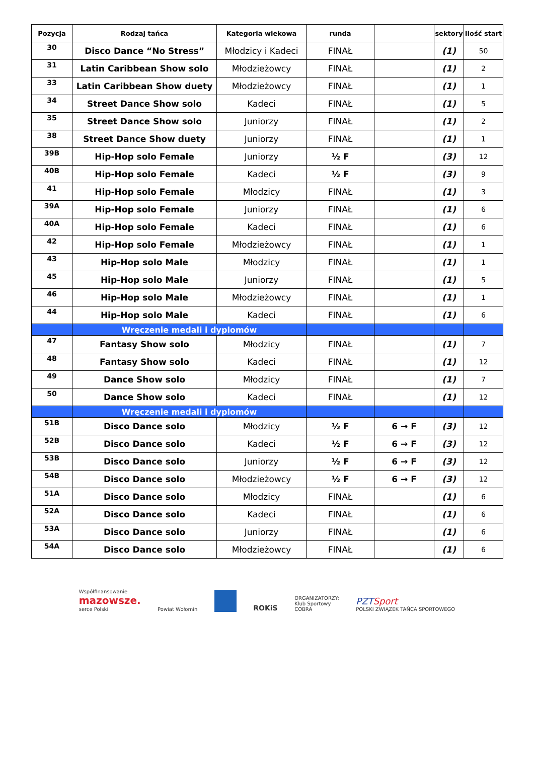| Pozycja | Rodzaj tańca | Kategoria wiekowa | runda | | sektory | Ilość start |
| --- | --- | --- | --- | --- | --- | --- |
| 30 | Disco Dance “No Stress” | Młodzicy i Kadeci | FINAŁ | | (1) | 50 |
| 31 | Latin Caribbean Show solo | Młodzieżowcy | FINAŁ | | (1) | 2 |
| 33 | Latin Caribbean Show duety | Młodzieżowcy | FINAŁ | | (1) | 1 |
| 34 | Street Dance Show solo | Kadeci | FINAŁ | | (1) | 5 |
| 35 | Street Dance Show solo | Juniorzy | FINAŁ | | (1) | 2 |
| 38 | Street Dance Show duety | Juniorzy | FINAŁ | | (1) | 1 |
| 39B | Hip-Hop solo Female | Juniorzy | ½ F | | (3) | 12 |
| 40B | Hip-Hop solo Female | Kadeci | ½ F | | (3) | 9 |
| 41 | Hip-Hop solo Female | Młodzicy | FINAŁ | | (1) | 3 |
| 39A | Hip-Hop solo Female | Juniorzy | FINAŁ | | (1) | 6 |
| 40A | Hip-Hop solo Female | Kadeci | FINAŁ | | (1) | 6 |
| 42 | Hip-Hop solo Female | Młodzieżowcy | FINAŁ | | (1) | 1 |
| 43 | Hip-Hop solo Male | Młodzicy | FINAŁ | | (1) | 1 |
| 45 | Hip-Hop solo Male | Juniorzy | FINAŁ | | (1) | 5 |
| 46 | Hip-Hop solo Male | Młodzieżowcy | FINAŁ | | (1) | 1 |
| 44 | Hip-Hop solo Male | Kadeci | FINAŁ | | (1) | 6 |
| | Wręczenie medali i dyplomów | | | | | |
| 47 | Fantasy Show solo | Młodzicy | FINAŁ | | (1) | 7 |
| 48 | Fantasy Show solo | Kadeci | FINAŁ | | (1) | 12 |
| 49 | Dance Show solo | Młodzicy | FINAŁ | | (1) | 7 |
| 50 | Dance Show solo | Kadeci | FINAŁ | | (1) | 12 |
| | Wręczenie medali i dyplomów | | | | | |
| 51B | Disco Dance solo | Młodzicy | ½ F | 6 → F | (3) | 12 |
| 52B | Disco Dance solo | Kadeci | ½ F | 6 → F | (3) | 12 |
| 53B | Disco Dance solo | Juniorzy | ½ F | 6 → F | (3) | 12 |
| 54B | Disco Dance solo | Młodzieżowcy | ½ F | 6 → F | (3) | 12 |
| 51A | Disco Dance solo | Młodzicy | FINAŁ | | (1) | 6 |
| 52A | Disco Dance solo | Kadeci | FINAŁ | | (1) | 6 |
| 53A | Disco Dance solo | Juniorzy | FINAŁ | | (1) | 6 |
| 54A | Disco Dance solo | Młodzieżowcy | FINAŁ | | (1) | 6 |
Współfinansowanie
mazowsze.
serce Polski
Powiat Wołomin
ROKiS
ORGANIZATORZY:
Klub Sportowy
COBRA
PZT Sport
POLSKI ZWIĄZEK TAŃCA SPORTOWEGO